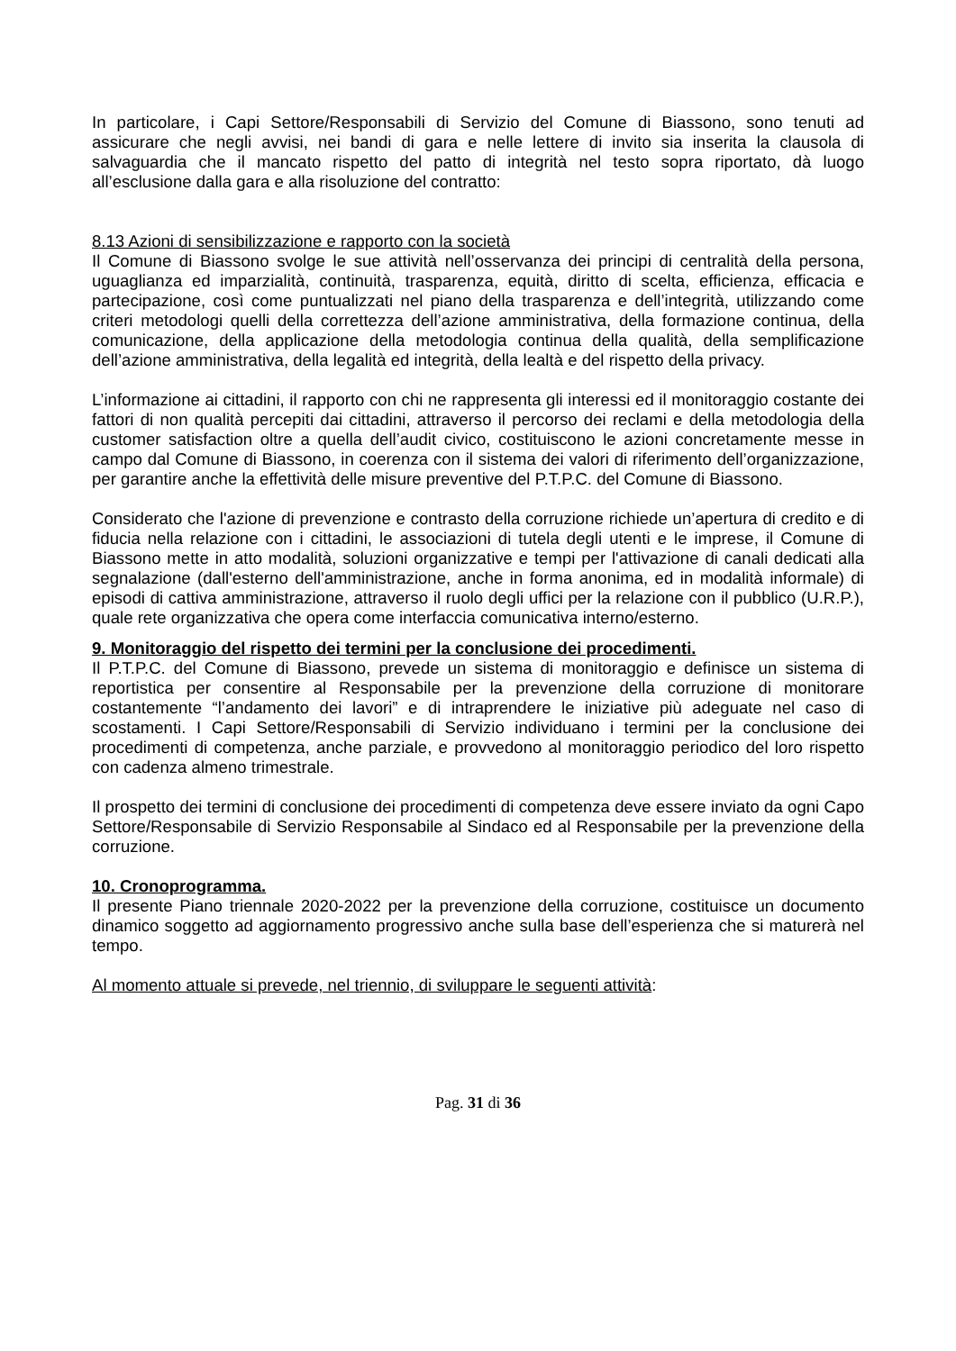In particolare, i Capi Settore/Responsabili di Servizio del Comune di Biassono, sono tenuti ad assicurare che negli avvisi, nei bandi di gara e nelle lettere di invito sia inserita la clausola di salvaguardia che il mancato rispetto del patto di integrità nel testo sopra riportato, dà luogo all’esclusione dalla gara e alla risoluzione del contratto:
8.13 Azioni di sensibilizzazione e rapporto con la società
Il Comune di Biassono svolge le sue attività nell’osservanza dei principi di centralità della persona, uguaglianza ed imparzialità, continuità, trasparenza, equità, diritto di scelta, efficienza, efficacia e partecipazione, così come puntualizzati nel piano della trasparenza e dell’integrità, utilizzando come criteri metodologi quelli della correttezza dell’azione amministrativa, della formazione continua, della comunicazione, della applicazione della metodologia continua della qualità, della semplificazione dell’azione amministrativa, della legalità ed integrità, della lealtà e del rispetto della privacy.
L’informazione ai cittadini, il rapporto con chi ne rappresenta gli interessi ed il monitoraggio costante dei fattori di non qualità percepiti dai cittadini, attraverso il percorso dei reclami e della metodologia della customer satisfaction oltre a quella dell’audit civico, costituiscono le azioni concretamente messe in campo dal Comune di Biassono, in coerenza con il sistema dei valori di riferimento dell’organizzazione, per garantire anche la effettività delle misure preventive del P.T.P.C. del Comune di Biassono.
Considerato che l'azione di prevenzione e contrasto della corruzione richiede un’apertura di credito e di fiducia nella relazione con i cittadini, le associazioni di tutela degli utenti e le imprese, il Comune di Biassono mette in atto modalità, soluzioni organizzative e tempi per l'attivazione di canali dedicati alla segnalazione (dall'esterno dell'amministrazione, anche in forma anonima, ed in modalità informale) di episodi di cattiva amministrazione, attraverso il ruolo degli uffici per la relazione con il pubblico (U.R.P.), quale rete organizzativa che opera come interfaccia comunicativa interno/esterno.
9. Monitoraggio del rispetto dei termini per la conclusione dei procedimenti.
Il P.T.P.C. del Comune di Biassono, prevede un sistema di monitoraggio e definisce un sistema di reportistica per consentire al Responsabile per la prevenzione della corruzione di monitorare costantemente “l’andamento dei lavori” e di intraprendere le iniziative più adeguate nel caso di scostamenti. I Capi Settore/Responsabili di Servizio individuano i termini per la conclusione dei procedimenti di competenza, anche parziale, e provvedono al monitoraggio periodico del loro rispetto con cadenza almeno trimestrale.
Il prospetto dei termini di conclusione dei procedimenti di competenza deve essere inviato da ogni Capo Settore/Responsabile di Servizio Responsabile al Sindaco ed al Responsabile per la prevenzione della corruzione.
10. Cronoprogramma.
Il presente Piano triennale 2020-2022 per la prevenzione della corruzione, costituisce un documento dinamico soggetto ad aggiornamento progressivo anche sulla base dell’esperienza che si maturerà nel tempo.
Al momento attuale si prevede, nel triennio, di sviluppare le seguenti attività:
Pag. 31 di 36